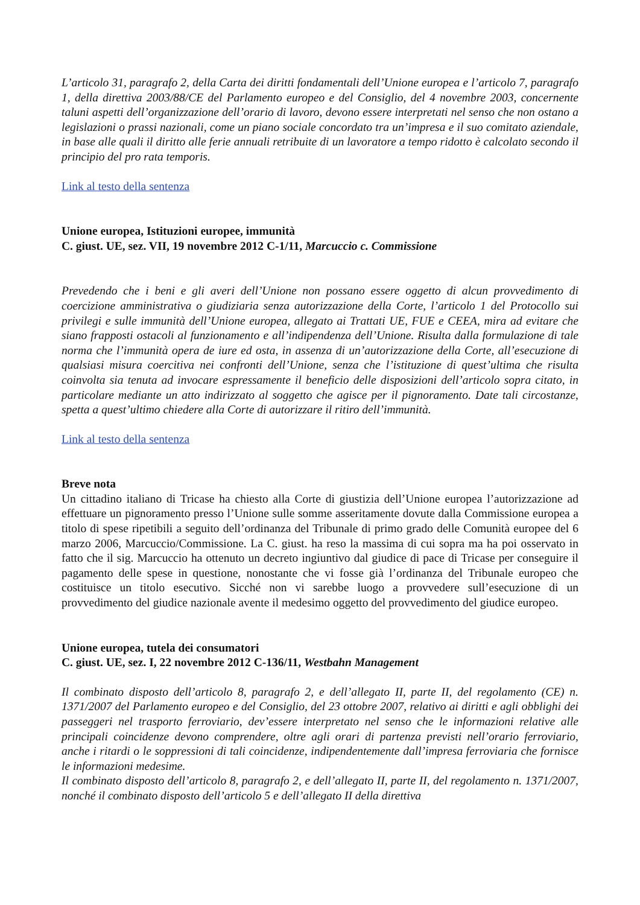L’articolo 31, paragrafo 2, della Carta dei diritti fondamentali dell’Unione europea e l’articolo 7, paragrafo 1, della direttiva 2003/88/CE del Parlamento europeo e del Consiglio, del 4 novembre 2003, concernente taluni aspetti dell’organizzazione dell’orario di lavoro, devono essere interpretati nel senso che non ostano a legislazioni o prassi nazionali, come un piano sociale concordato tra un’impresa e il suo comitato aziendale, in base alle quali il diritto alle ferie annuali retribuite di un lavoratore a tempo ridotto è calcolato secondo il principio del pro rata temporis.
Link al testo della sentenza
Unione europea, Istituzioni europee, immunità
C. giust. UE, sez. VII, 19 novembre 2012 C-1/11, Marcuccio c. Commissione
Prevedendo che i beni e gli averi dell’Unione non possano essere oggetto di alcun provvedimento di coercizione amministrativa o giudiziaria senza autorizzazione della Corte, l’articolo 1 del Protocollo sui privilegi e sulle immunità dell’Unione europea, allegato ai Trattati UE, FUE e CEEA, mira ad evitare che siano frapposti ostacoli al funzionamento e all’indipendenza dell’Unione. Risulta dalla formulazione di tale norma che l’immunità opera de iure ed osta, in assenza di un’autorizzazione della Corte, all’esecuzione di qualsiasi misura coercitiva nei confronti dell’Unione, senza che l’istituzione di quest’ultima che risulta coinvolta sia tenuta ad invocare espressamente il beneficio delle disposizioni dell’articolo sopra citato, in particolare mediante un atto indirizzato al soggetto che agisce per il pignoramento. Date tali circostanze, spetta a quest’ultimo chiedere alla Corte di autorizzare il ritiro dell’immunità.
Link al testo della sentenza
Breve nota
Un cittadino italiano di Tricase ha chiesto alla Corte di giustizia dell’Unione europea l’autorizzazione ad effettuare un pignoramento presso l’Unione sulle somme asseritamente dovute dalla Commissione europea a titolo di spese ripetibili a seguito dell’ordinanza del Tribunale di primo grado delle Comunità europee del 6 marzo 2006, Marcuccio/Commissione. La C. giust. ha reso la massima di cui sopra ma ha poi osservato in fatto che il sig. Marcuccio ha ottenuto un decreto ingiuntivo dal giudice di pace di Tricase per conseguire il pagamento delle spese in questione, nonostante che vi fosse già l’ordinanza del Tribunale europeo che costituisce un titolo esecutivo. Sicché non vi sarebbe luogo a provvedere sull’esecuzione di un provvedimento del giudice nazionale avente il medesimo oggetto del provvedimento del giudice europeo.
Unione europea, tutela dei consumatori
C. giust. UE, sez. I, 22 novembre 2012 C-136/11, Westbahn Management
Il combinato disposto dell’articolo 8, paragrafo 2, e dell’allegato II, parte II, del regolamento (CE) n. 1371/2007 del Parlamento europeo e del Consiglio, del 23 ottobre 2007, relativo ai diritti e agli obblighi dei passeggeri nel trasporto ferroviario, dev’essere interpretato nel senso che le informazioni relative alle principali coincidenze devono comprendere, oltre agli orari di partenza previsti nell’orario ferroviario, anche i ritardi o le soppressioni di tali coincidenze, indipendentemente dall’impresa ferroviaria che fornisce le informazioni medesime.
Il combinato disposto dell’articolo 8, paragrafo 2, e dell’allegato II, parte II, del regolamento n. 1371/2007, nonché il combinato disposto dell’articolo 5 e dell’allegato II della direttiva